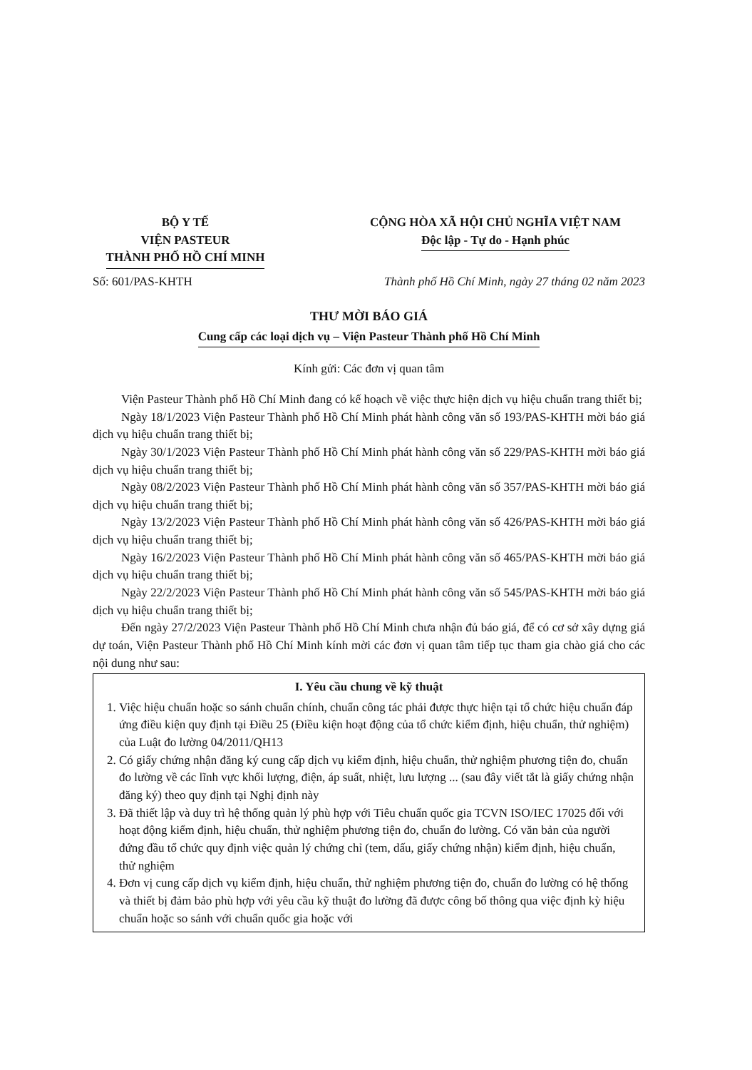BỘ Y TẾ
VIỆN PASTEUR
THÀNH PHỐ HỒ CHÍ MINH
CỘNG HÒA XÃ HỘI CHỦ NGHĨA VIỆT NAM
Độc lập - Tự do - Hạnh phúc
Số: 601/PAS-KHTH Thành phố Hồ Chí Minh, ngày 27 tháng 02 năm 2023
THƯ MỜI BÁO GIÁ
Cung cấp các loại dịch vụ – Viện Pasteur Thành phố Hồ Chí Minh
Kính gửi: Các đơn vị quan tâm
Viện Pasteur Thành phố Hồ Chí Minh đang có kế hoạch về việc thực hiện dịch vụ hiệu chuẩn trang thiết bị;
Ngày 18/1/2023 Viện Pasteur Thành phố Hồ Chí Minh phát hành công văn số 193/PAS-KHTH mời báo giá dịch vụ hiệu chuẩn trang thiết bị;
Ngày 30/1/2023 Viện Pasteur Thành phố Hồ Chí Minh phát hành công văn số 229/PAS-KHTH mời báo giá dịch vụ hiệu chuẩn trang thiết bị;
Ngày 08/2/2023 Viện Pasteur Thành phố Hồ Chí Minh phát hành công văn số 357/PAS-KHTH mời báo giá dịch vụ hiệu chuẩn trang thiết bị;
Ngày 13/2/2023 Viện Pasteur Thành phố Hồ Chí Minh phát hành công văn số 426/PAS-KHTH mời báo giá dịch vụ hiệu chuẩn trang thiết bị;
Ngày 16/2/2023 Viện Pasteur Thành phố Hồ Chí Minh phát hành công văn số 465/PAS-KHTH mời báo giá dịch vụ hiệu chuẩn trang thiết bị;
Ngày 22/2/2023 Viện Pasteur Thành phố Hồ Chí Minh phát hành công văn số 545/PAS-KHTH mời báo giá dịch vụ hiệu chuẩn trang thiết bị;
Đến ngày 27/2/2023 Viện Pasteur Thành phố Hồ Chí Minh chưa nhận đủ báo giá, để có cơ sở xây dựng giá dự toán, Viện Pasteur Thành phố Hồ Chí Minh kính mời các đơn vị quan tâm tiếp tục tham gia chào giá cho các nội dung như sau:
I. Yêu cầu chung về kỹ thuật
1. Việc hiệu chuẩn hoặc so sánh chuẩn chính, chuẩn công tác phải được thực hiện tại tổ chức hiệu chuẩn đáp ứng điều kiện quy định tại Điều 25 (Điều kiện hoạt động của tổ chức kiểm định, hiệu chuẩn, thử nghiệm) của Luật đo lường 04/2011/QH13
2. Có giấy chứng nhận đăng ký cung cấp dịch vụ kiểm định, hiệu chuẩn, thử nghiệm phương tiện đo, chuẩn đo lường về các lĩnh vực khối lượng, điện, áp suất, nhiệt, lưu lượng ... (sau đây viết tắt là giấy chứng nhận đăng ký) theo quy định tại Nghị định này
3. Đã thiết lập và duy trì hệ thống quản lý phù hợp với Tiêu chuẩn quốc gia TCVN ISO/IEC 17025 đối với hoạt động kiểm định, hiệu chuẩn, thử nghiệm phương tiện đo, chuẩn đo lường. Có văn bản của người đứng đầu tổ chức quy định việc quản lý chứng chỉ (tem, dấu, giấy chứng nhận) kiểm định, hiệu chuẩn, thử nghiệm
4. Đơn vị cung cấp dịch vụ kiểm định, hiệu chuẩn, thử nghiệm phương tiện đo, chuẩn đo lường có hệ thống và thiết bị đảm bảo phù hợp với yêu cầu kỹ thuật đo lường đã được công bố thông qua việc định kỳ hiệu chuẩn hoặc so sánh với chuẩn quốc gia hoặc với